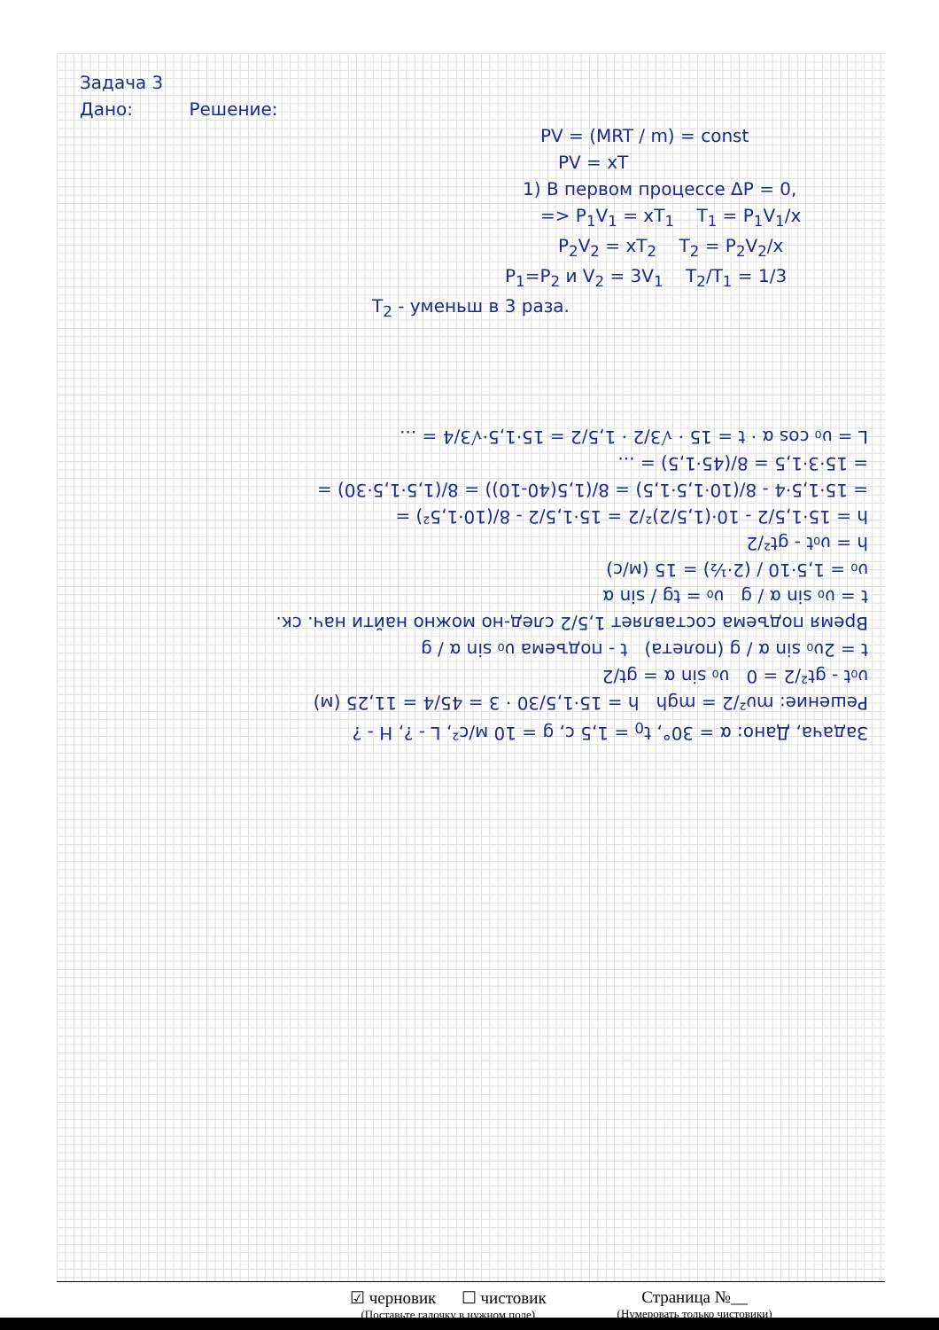Задача 3
Дано: Решение:
PV = (MRT / m) = const
PV = xT
1) В первом процессе ΔP = 0,
=> P<sub>1</sub>V<sub>1</sub> = xT<sub>1</sub> T<sub>1</sub> = P<sub>1</sub>V<sub>1</sub>/x
P<sub>2</sub>V<sub>2</sub> = xT<sub>2</sub> T<sub>2</sub> = P<sub>2</sub>V<sub>2</sub>/x
P<sub>1</sub>=P<sub>2</sub> и V<sub>2</sub> = 3V<sub>1</sub> T<sub>2</sub>/T<sub>1</sub> = 1/3
T<sub>2</sub> - уменьш в 3 раза.
Задача, Дано: α = 30°, t<sub>0</sub> = 1,5 c, g = 10 м/с², L - ?, H - ?
Решение: mυ²/2 = mgh h = 15·1,5/30 · 3 = 45/4 = 11,25 (м)
υ₀t - gt²/2 = 0 υ₀ sin α = gt/2
t = 2υ₀ sin α / g (полета) t - подъема υ₀ sin α / g
Время подъема составляет 1,5/2 след-но можно найти нач. ск.
t = υ₀ sin α / g υ₀ = tg / sin α
υ₀ = 1,5·10 / (2·½) = 15 (м/с)
h = υ₀t - gt²/2
h = 15·1,5/2 - 10·(1,5/2)²/2 = 15·1,5/2 - 8/(10·1,5²) =
= 15·1,5·4 - 8/(10·1,5·1,5) = 8/(1,5(40-10)) = 8/(1,5·1,5·30) =
= 15·3·1,5 = 8/(45·1,5) = ...
L = υ₀ cos α · t = 15 · √3/2 · 1,5/2 = 15·1,5·√3/4 = ...
☑ черновик ☐ чистовик
(Поставьте галочку в нужном поле)
Страница №__
(Нумеровать только чистовики)